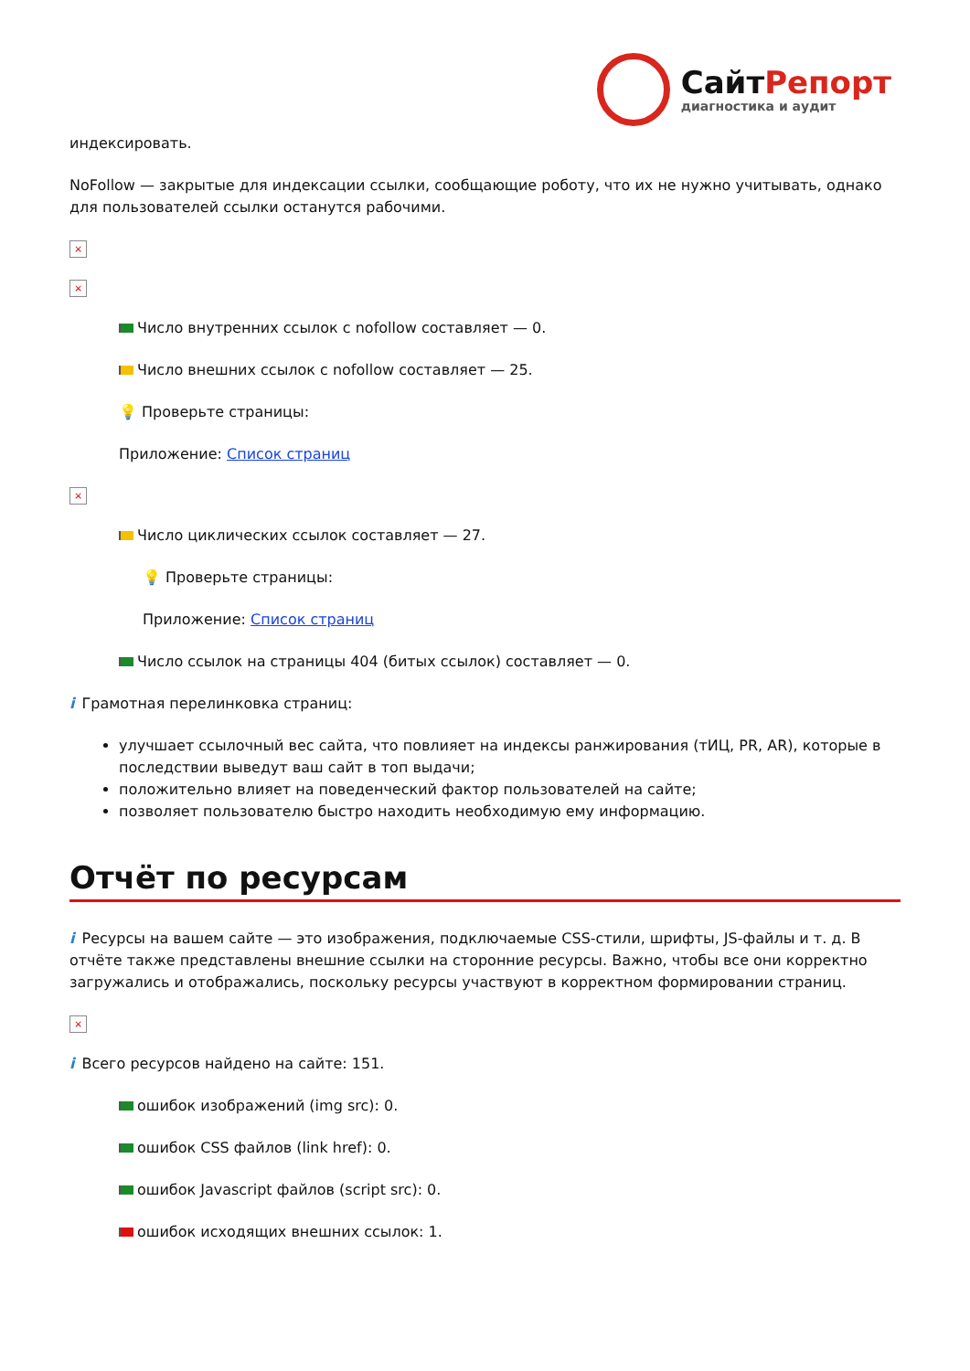СайтРепорт
диагностика и аудит
индексировать.
NoFollow — закрытые для индексации ссылки, сообщающие роботу, что их не нужно учитывать, однако для пользователей ссылки останутся рабочими.
×
×
Число внутренних ссылок с nofollow составляет — 0.
Число внешних ссылок с nofollow составляет — 25.
💡 Проверьте страницы:
Приложение: Список страниц
×
Число циклических ссылок составляет — 27.
💡 Проверьте страницы:
Приложение: Список страниц
Число ссылок на страницы 404 (битых ссылок) составляет — 0.
i Грамотная перелинковка страниц:
улучшает ссылочный вес сайта, что повлияет на индексы ранжирования (тИЦ, PR, AR), которые в последствии выведут ваш сайт в топ выдачи;
положительно влияет на поведенческий фактор пользователей на сайте;
позволяет пользователю быстро находить необходимую ему информацию.
Отчёт по ресурсам
i Ресурсы на вашем сайте — это изображения, подключаемые CSS-стили, шрифты, JS-файлы и т. д. В отчёте также представлены внешние ссылки на сторонние ресурсы. Важно, чтобы все они корректно загружались и отображались, поскольку ресурсы участвуют в корректном формировании страниц.
×
i Всего ресурсов найдено на сайте: 151.
ошибок изображений (img src): 0.
ошибок CSS файлов (link href): 0.
ошибок Javascript файлов (script src): 0.
ошибок исходящих внешних ссылок: 1.